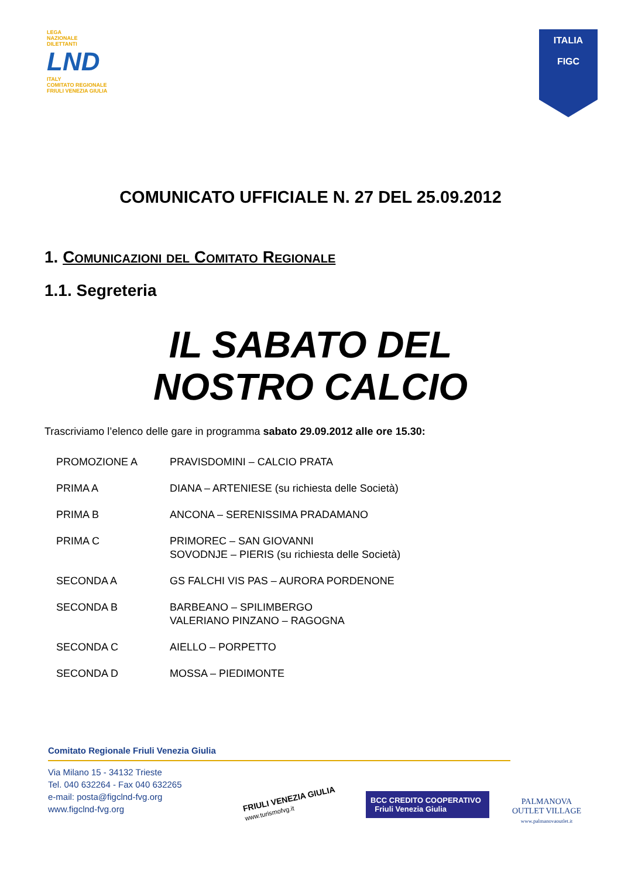LEGA
NAZIONALE
DILETTANTI
LND
ITALY
COMITATO REGIONALE
FRIULI VENEZIA GIULIA
ITALIA
FIGC
COMUNICATO UFFICIALE N. 27 DEL 25.09.2012
1. Comunicazioni del Comitato Regionale
1.1. Segreteria
IL SABATO DEL
NOSTRO CALCIO
Trascriviamo l’elenco delle gare in programma sabato 29.09.2012 alle ore 15.30:
| PROMOZIONE A | PRAVISDOMINI – CALCIO PRATA |
| PRIMA A | DIANA – ARTENIESE (su richiesta delle Società) |
| PRIMA B | ANCONA – SERENISSIMA PRADAMANO |
| PRIMA C | PRIMOREC – SAN GIOVANNI SOVODNJE – PIERIS (su richiesta delle Società) |
| SECONDA A | GS FALCHI VIS PAS – AURORA PORDENONE |
| SECONDA B | BARBEANO – SPILIMBERGO VALERIANO PINZANO – RAGOGNA |
| SECONDA C | AIELLO – PORPETTO |
| SECONDA D | MOSSA – PIEDIMONTE |
Comitato Regionale Friuli Venezia Giulia
Via Milano 15 - 34132 Trieste
Tel. 040 632264 - Fax 040 632265
e-mail: posta@figclnd-fvg.org
www.figclnd-fvg.org
FRIULI VENEZIA GIULIA
www.turismofvg.it
BCC CREDITO COOPERATIVO Friuli Venezia Giulia
PALMANOVA
OUTLET VILLAGE
www.palmanovaoutlet.it